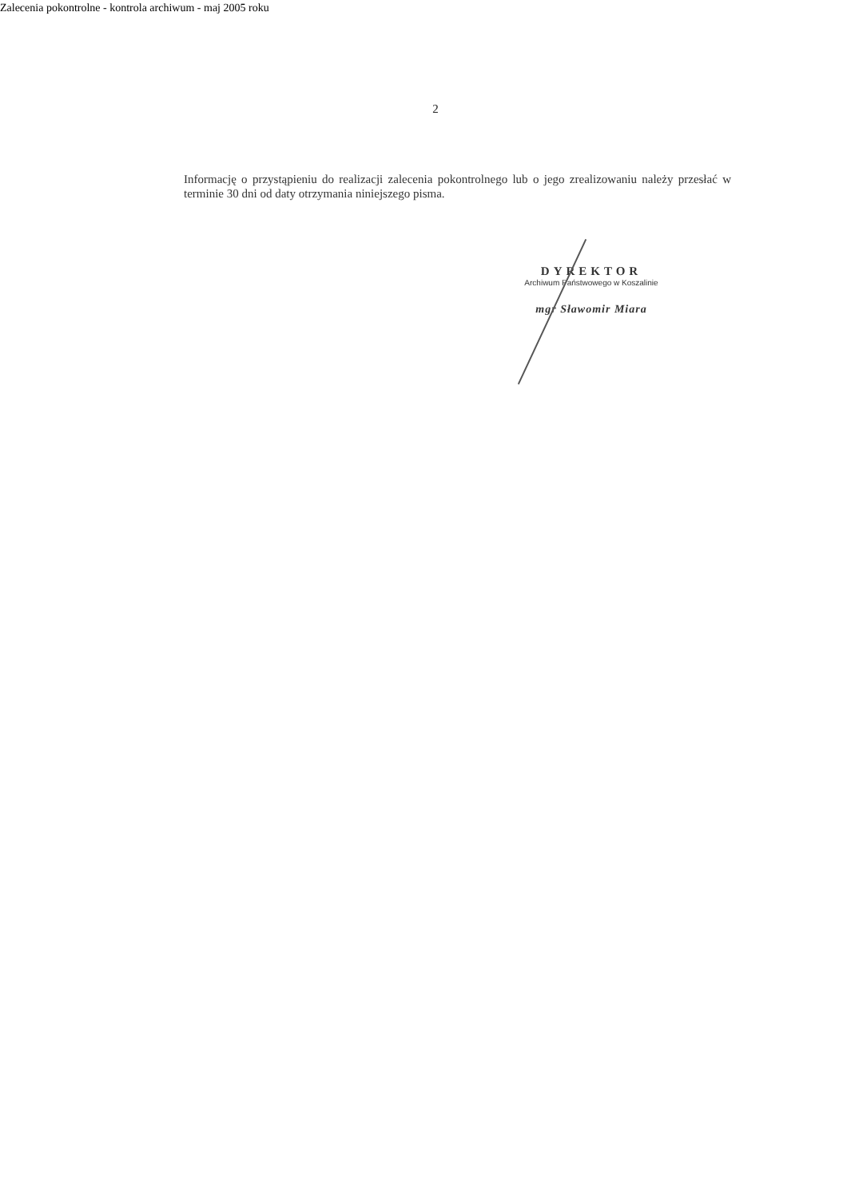Zalecenia pokontrolne - kontrola archiwum - maj 2005 roku
2
Informację o przystąpieniu do realizacji zalecenia pokontrolnego lub o jego zrealizowaniu należy przesłać w terminie 30 dni od daty otrzymania niniejszego pisma.
DYREKTOR
Archiwum Państwowego w Koszalinie
mgr Sławomir Miara